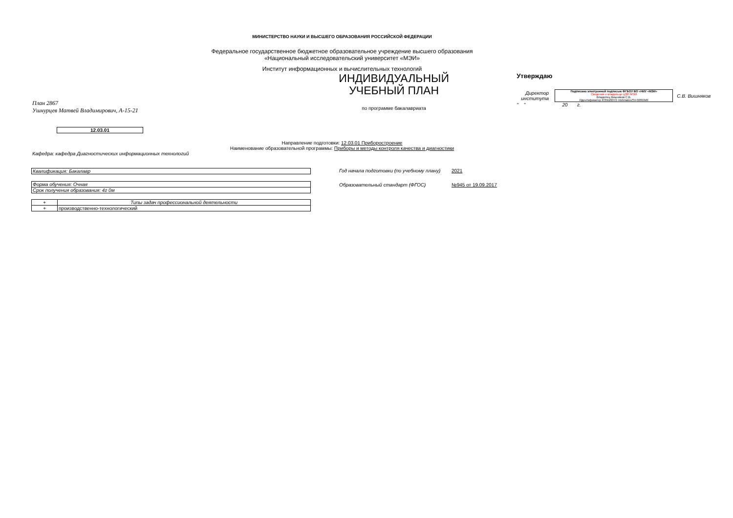МИНИСТЕРСТВО НАУКИ И ВЫСШЕГО ОБРАЗОВАНИЯ РОССИЙСКОЙ ФЕДЕРАЦИИ
Федеральное государственное бюджетное образовательное учреждение высшего образования
«Национальный исследовательский университет «МЭИ»
Институт информационных и вычислительных технологий
План 2867
Ушнурцев Матвей Владимирович, А-15-21
12.03.01
ИНДИВИДУАЛЬНЫЙ
УЧЕБНЫЙ ПЛАН
по программе бакалавриата
Утверждаю
Директор
института
Подписано электронной подписью ФГБОУ ВО «НИУ «МЭИ»
Сведения о владельце ЦЭП МЭИ
Владелец Вишняков С.В.
Идентификатор R35b26072-VishniakovSV-02810d9
С.В. Вишняков
" " 20 г.
Направление подготовки: 12.03.01 Приборостроение
Наименование образовательной программы: Приборы и методы контроля качества и диагностики
Кафедра: кафедра Диагностических информационных технологий
| Квалификация: Бакалавр |
| Форма обучения: Очная |
| Срок получения образования: 4г 0м |
| + | Типы задач профессиональной деятельности |
| + | производственно-технологический |
Год начала подготовки (по учебному плану) 2021
Образовательный стандарт (ФГОС) №945 от 19.09.2017